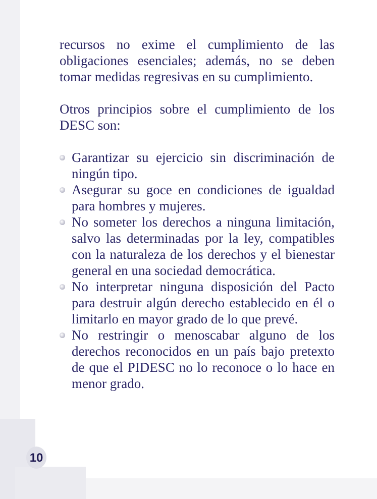recursos no exime el cumplimiento de las obligaciones esenciales; además, no se deben tomar medidas regresivas en su cumplimiento.
Otros principios sobre el cumplimiento de los DESC son:
Garantizar su ejercicio sin discriminación de ningún tipo.
Asegurar su goce en condiciones de igualdad para hombres y mujeres.
No someter los derechos a ninguna limitación, salvo las determinadas por la ley, compatibles con la naturaleza de los derechos y el bienestar general en una sociedad democrática.
No interpretar ninguna disposición del Pacto para destruir algún derecho establecido en él o limitarlo en mayor grado de lo que prevé.
No restringir o menoscabar alguno de los derechos reconocidos en un país bajo pretexto de que el PIDESC no lo reconoce o lo hace en menor grado.
10